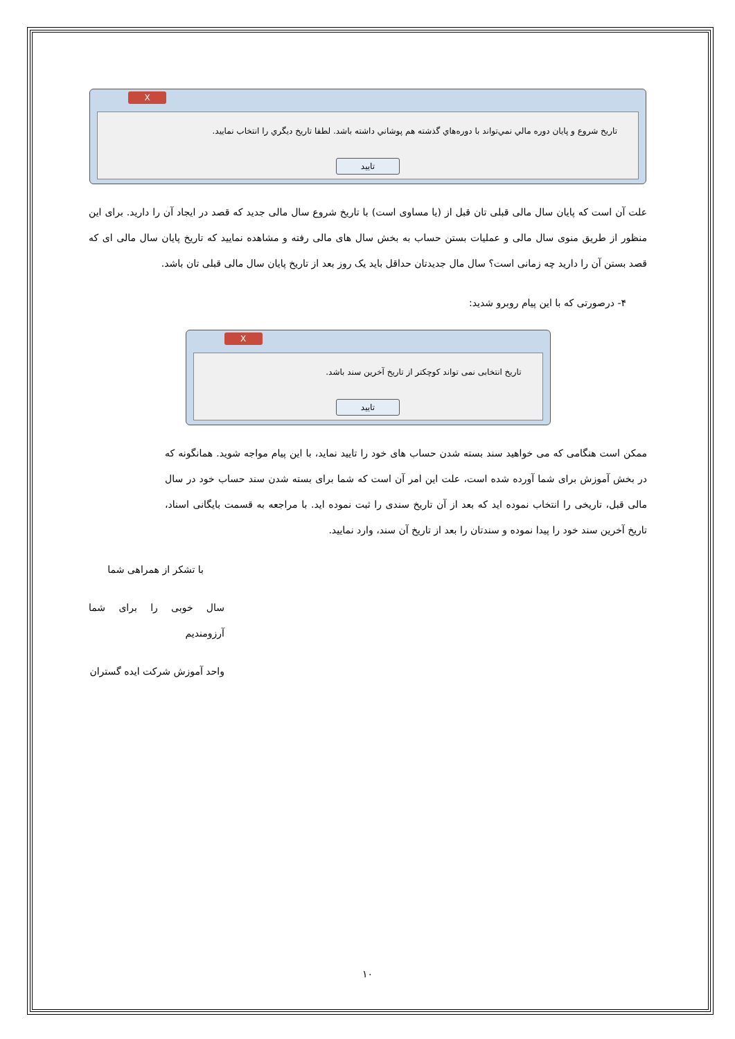X
تاریخ شروع و پایان دوره مالي نمي‌تواند با دوره‌هاي گذشته هم پوشاني داشته باشد. لطفا تاریخ ديگري را انتخاب نماييد.
تایید
علت آن است که پایان سال مالی قبلی تان قبل از (یا مساوی است) با تاریخ شروع سال مالی جدید که قصد در ایجاد آن را دارید. برای این منظور از طریق منوی سال مالی و عملیات بستن حساب به بخش سال های مالی رفته و مشاهده نمایید که تاریخ پایان سال مالی ای که قصد بستن آن را دارید چه زمانی است؟ سال مال جدیدتان حداقل باید یک روز بعد از تاریخ پایان سال مالی قبلی تان باشد.
۴- درصورتی که با این پیام روبرو شدید:
X
تاریخ انتخابی نمی تواند کوچکتر از تاریخ آخرین سند باشد.
تایید
ممکن است هنگامی که می خواهید سند بسته شدن حساب های خود را تایید نماید، با این پیام مواجه شوید. همانگونه که در بخش آموزش برای شما آورده شده است، علت این امر آن است که شما برای بسته شدن سند حساب خود در سال مالی قبل، تاریخی را انتخاب نموده اید که بعد از آن تاریخ سندی را ثبت نموده اید. با مراجعه به قسمت بایگانی اسناد، تاریخ آخرین سند خود را پیدا نموده و سندتان را بعد از تاریخ آن سند، وارد نمایید.
با تشکر از همراهی شما
سال خوبی را برای شما آرزومندیم
واحد آموزش شرکت ایده گستران
۱۰